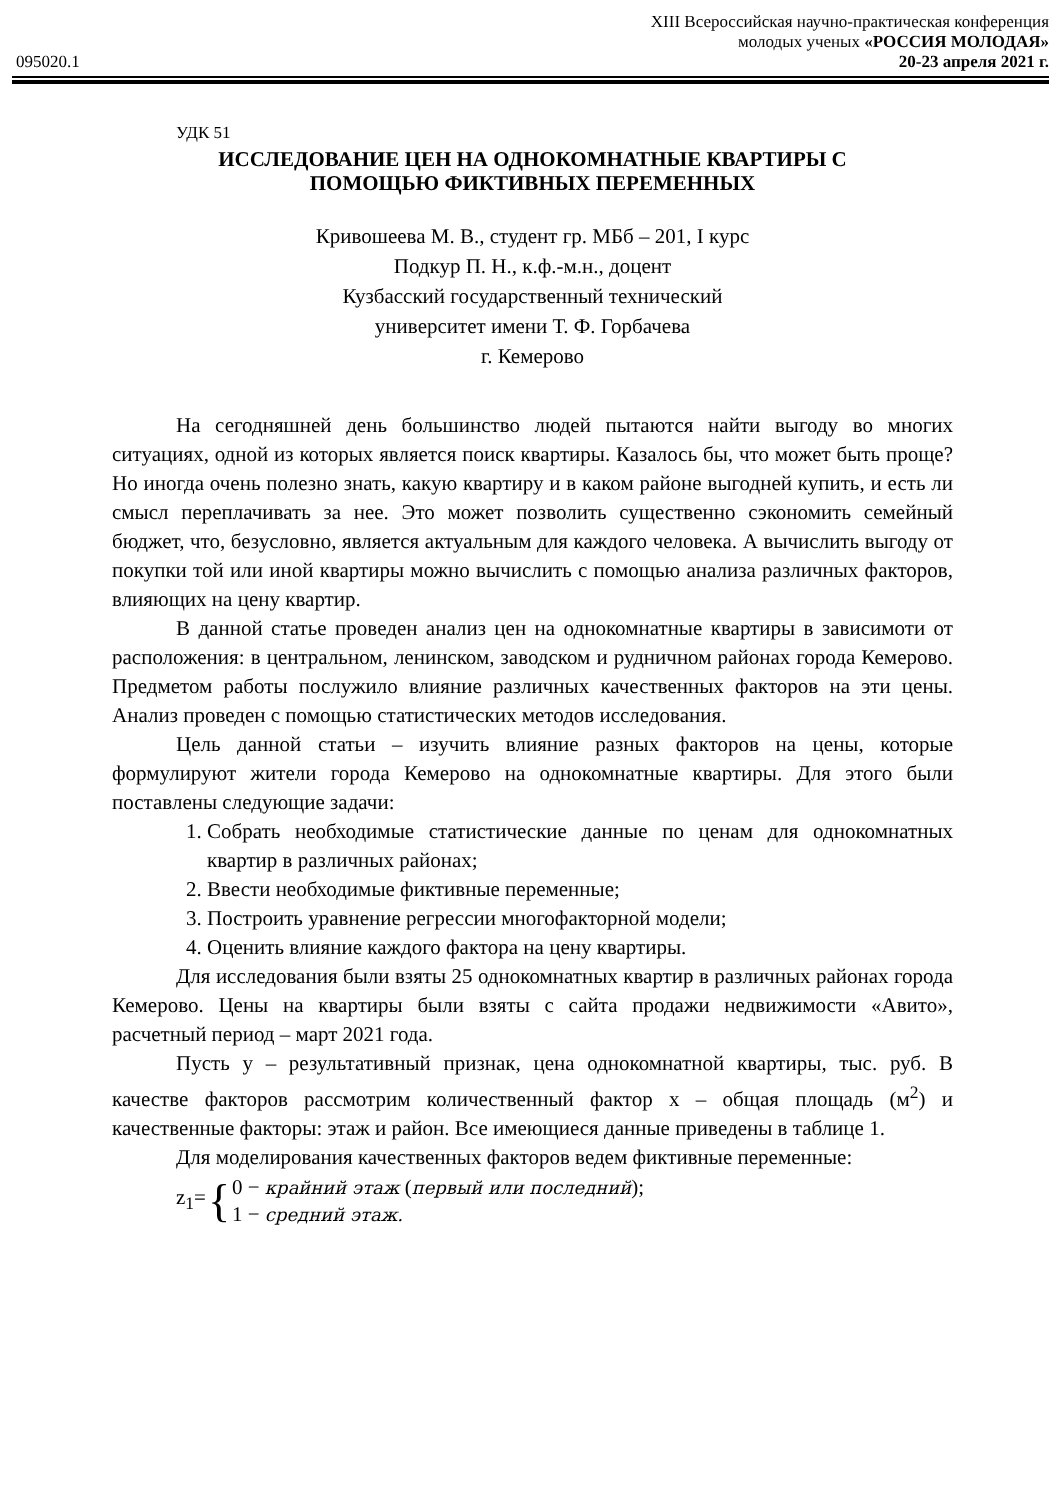095020.1
XIII Всероссийская научно-практическая конференция
молодых ученых «РОССИЯ МОЛОДАЯ»
20-23 апреля 2021 г.
УДК 51
ИССЛЕДОВАНИЕ ЦЕН НА ОДНОКОМНАТНЫЕ КВАРТИРЫ С
ПОМОЩЬЮ ФИКТИВНЫХ ПЕРЕМЕННЫХ
Кривошеева М. В., студент гр. МБб – 201, I курс
Подкур П. Н., к.ф.-м.н., доцент
Кузбасский государственный технический
университет имени Т. Ф. Горбачева
г. Кемерово
На сегодняшней день большинство людей пытаются найти выгоду во многих ситуациях, одной из которых является поиск квартиры. Казалось бы, что может быть проще? Но иногда очень полезно знать, какую квартиру и в каком районе выгодней купить, и есть ли смысл переплачивать за нее. Это может позволить существенно сэкономить семейный бюджет, что, безусловно, является актуальным для каждого человека. А вычислить выгоду от покупки той или иной квартиры можно вычислить с помощью анализа различных факторов, влияющих на цену квартир.
В данной статье проведен анализ цен на однокомнатные квартиры в зависимоти от расположения: в центральном, ленинском, заводском и рудничном районах города Кемерово. Предметом работы послужило влияние различных качественных факторов на эти цены. Анализ проведен с помощью статистических методов исследования.
Цель данной статьи – изучить влияние разных факторов на цены, которые формулируют жители города Кемерово на однокомнатные квартиры. Для этого были поставлены следующие задачи:
1. Собрать необходимые статистические данные по ценам для однокомнатных квартир в различных районах;
2. Ввести необходимые фиктивные переменные;
3. Построить уравнение регрессии многофакторной модели;
4. Оценить влияние каждого фактора на цену квартиры.
Для исследования были взяты 25 однокомнатных квартир в различных районах города Кемерово. Цены на квартиры были взяты с сайта продажи недвижимости «Авито», расчетный период – март 2021 года.
Пусть y – результативный признак, цена однокомнатной квартиры, тыс. руб. В качестве факторов рассмотрим количественный фактор x – общая площадь (м<sup>2</sup>) и качественные факторы: этаж и район. Все имеющиеся данные приведены в таблице 1.
Для моделирования качественных факторов ведем фиктивные переменные:
z<sub>1</sub>= { 0 − крайний этаж (первый или последний);
1 − средний этаж.